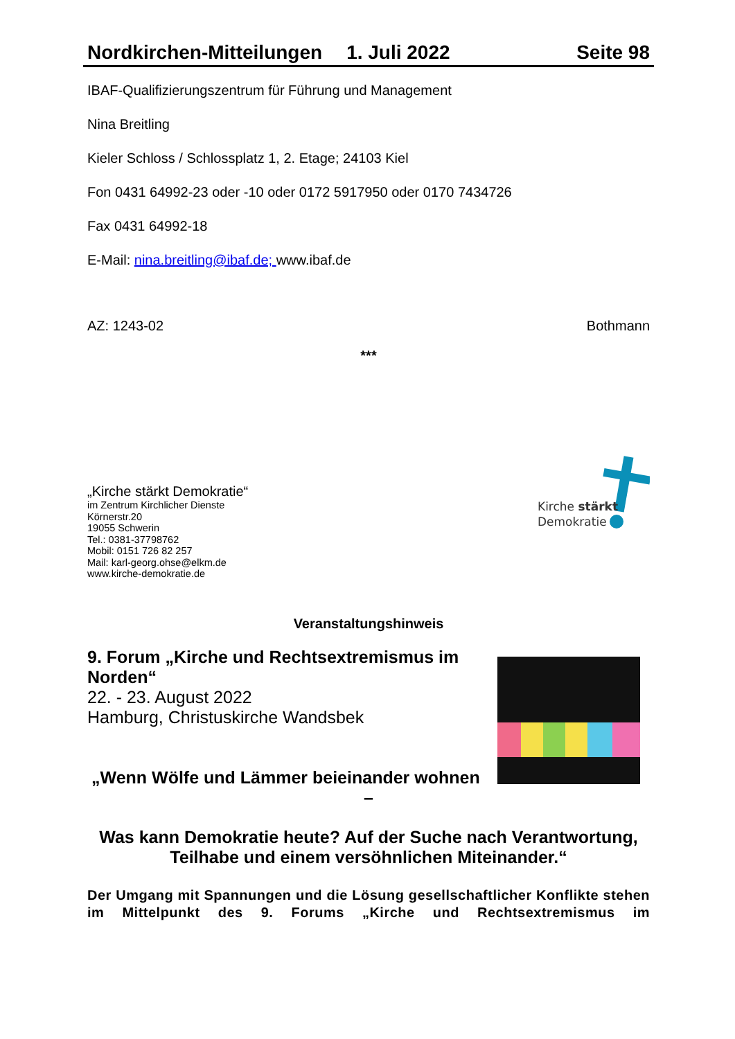Nordkirchen-Mitteilungen 1. Juli 2022 Seite 98
IBAF-Qualifizierungszentrum für Führung und Management
Nina Breitling
Kieler Schloss / Schlossplatz 1, 2. Etage; 24103 Kiel
Fon 0431 64992-23 oder -10 oder 0172 5917950 oder 0170 7434726
Fax 0431 64992-18
E-Mail: nina.breitling@ibaf.de; www.ibaf.de
AZ: 1243-02 Bothmann
***
„Kirche stärkt Demokratie“
im Zentrum Kirchlicher Dienste
Körnerstr.20
19055 Schwerin
Tel.: 0381-37798762
Mobil: 0151 726 82 257
Mail: karl-georg.ohse@elkm.de
www.kirche-demokratie.de
Kirche stärkt
Demokratie
Veranstaltungshinweis
9. Forum „Kirche und Rechtsextremismus im Norden“
22. - 23. August 2022
Hamburg, Christuskirche Wandsbek
„Wenn Wölfe und Lämmer beieinander wohnen
–
Was kann Demokratie heute? Auf der Suche nach Verantwortung, Teilhabe und einem versöhnlichen Miteinander.“
Der Umgang mit Spannungen und die Lösung gesellschaftlicher Konflikte stehen im Mittelpunkt des 9. Forums „Kirche und Rechtsextremismus im